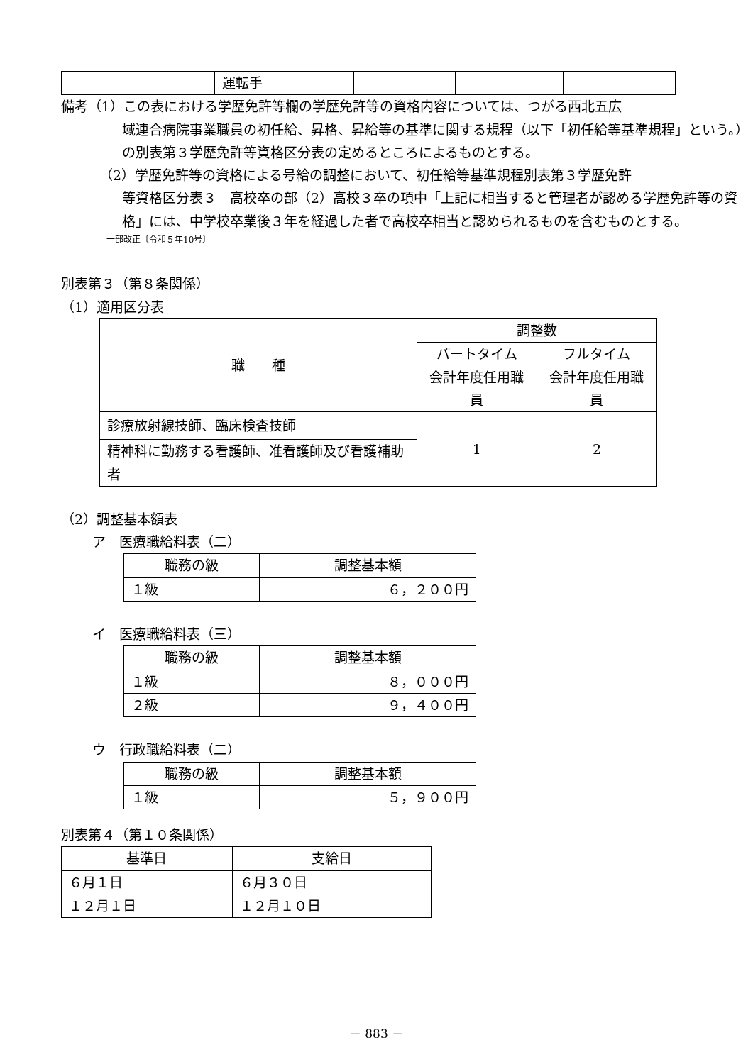| | 運転手 | | | |
備考（1）この表における学歴免許等欄の学歴免許等の資格内容については、つがる西北五広
域連合病院事業職員の初任給、昇格、昇給等の基準に関する規程（以下「初任給等基準規程」という。）の別表第３学歴免許等資格区分表の定めるところによるものとする。
（2）学歴免許等の資格による号給の調整において、初任給等基準規程別表第３学歴免許
等資格区分表３　高校卒の部（2）高校３卒の項中「上記に相当すると管理者が認める学歴免許等の資格」には、中学校卒業後３年を経過した者で高校卒相当と認められるものを含むものとする。
一部改正〔令和５年10号〕
別表第３（第８条関係）
（1）適用区分表
| 職 種 | 調整数 | |
| --- | --- | --- |
| | パートタイム 会計年度任用職員 | フルタイム 会計年度任用職員 |
| 診療放射線技師、臨床検査技師 | 1 | 2 |
| 精神科に勤務する看護師、准看護師及び看護補助者 | | |
（2）調整基本額表
ア　医療職給料表（二）
| 職務の級 | 調整基本額 |
| --- | --- |
| １級 | ６，２００円 |
イ　医療職給料表（三）
| 職務の級 | 調整基本額 |
| --- | --- |
| １級 | ８，０００円 |
| ２級 | ９，４００円 |
ウ　行政職給料表（二）
| 職務の級 | 調整基本額 |
| --- | --- |
| １級 | ５，９００円 |
別表第４（第１０条関係）
| 基準日 | 支給日 |
| --- | --- |
| ６月１日 | ６月３０日 |
| １２月１日 | １２月１０日 |
－ 883 －